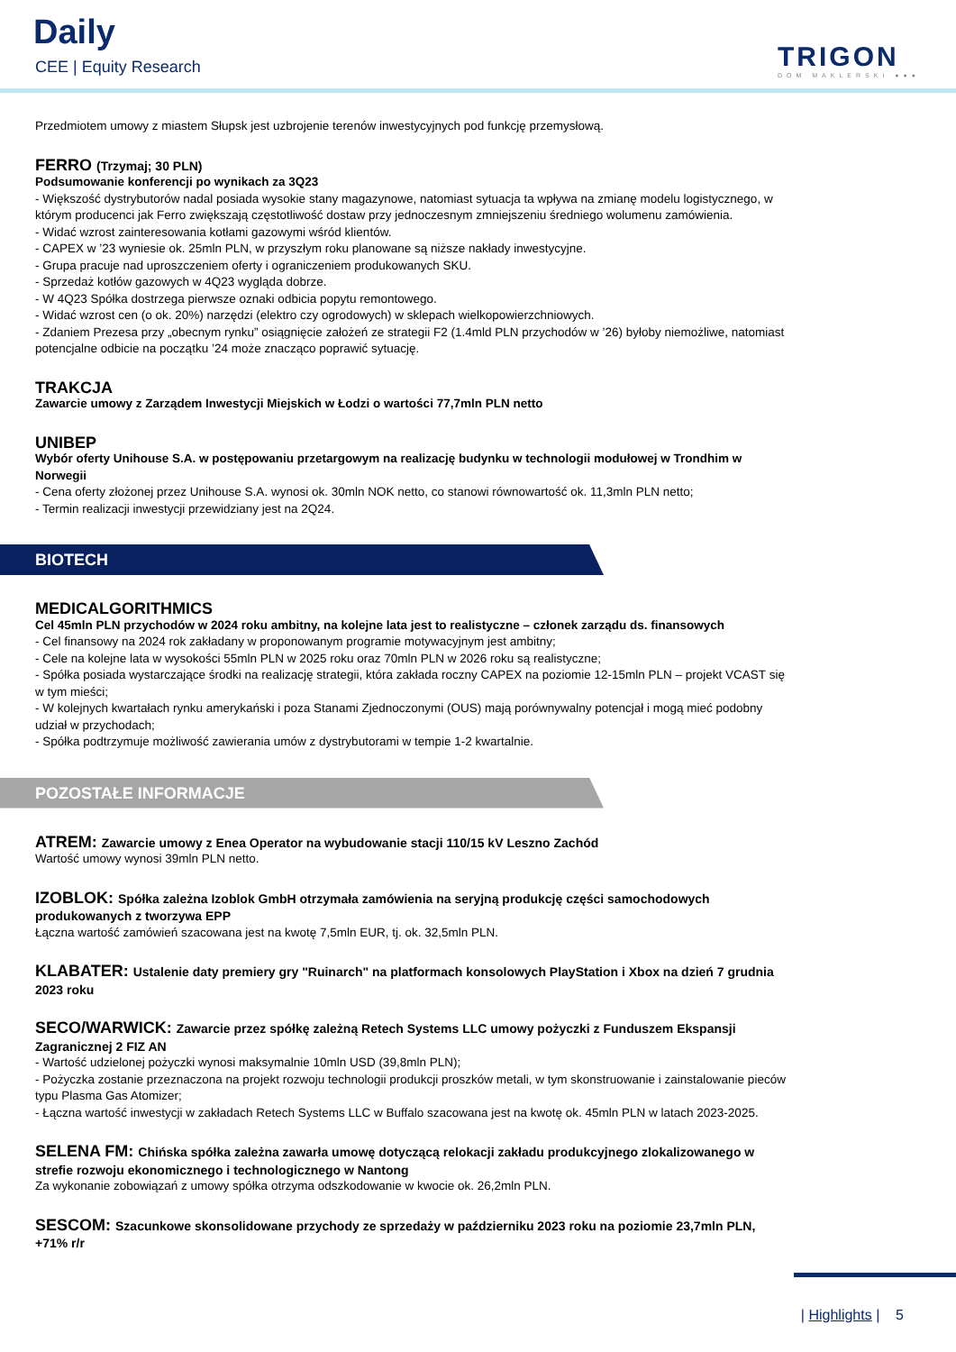Daily
CEE | Equity Research TRIGON
DOM MAKLERSKI ●●●
Przedmiotem umowy z miastem Słupsk jest uzbrojenie terenów inwestycyjnych pod funkcję przemysłową.
FERRO (Trzymaj; 30 PLN)
Podsumowanie konferencji po wynikach za 3Q23
- Większość dystrybutorów nadal posiada wysokie stany magazynowe, natomiast sytuacja ta wpływa na zmianę modelu logistycznego, w którym producenci jak Ferro zwiększają częstotliwość dostaw przy jednoczesnym zmniejszeniu średniego wolumenu zamówienia.
- Widać wzrost zainteresowania kotłami gazowymi wśród klientów.
- CAPEX w ’23 wyniesie ok. 25mln PLN, w przyszłym roku planowane są niższe nakłady inwestycyjne.
- Grupa pracuje nad uproszczeniem oferty i ograniczeniem produkowanych SKU.
- Sprzedaż kotłów gazowych w 4Q23 wygląda dobrze.
- W 4Q23 Spółka dostrzega pierwsze oznaki odbicia popytu remontowego.
- Widać wzrost cen (o ok. 20%) narzędzi (elektro czy ogrodowych) w sklepach wielkopowierzchniowych.
- Zdaniem Prezesa przy „obecnym rynku” osiągnięcie założeń ze strategii F2 (1.4mld PLN przychodów w ’26) byłoby niemożliwe, natomiast potencjalne odbicie na początku ’24 może znacząco poprawić sytuację.
TRAKCJA
Zawarcie umowy z Zarządem Inwestycji Miejskich w Łodzi o wartości 77,7mln PLN netto
UNIBEP
Wybór oferty Unihouse S.A. w postępowaniu przetargowym na realizację budynku w technologii modułowej w Trondhim w Norwegii
- Cena oferty złożonej przez Unihouse S.A. wynosi ok. 30mln NOK netto, co stanowi równowartość ok. 11,3mln PLN netto;
- Termin realizacji inwestycji przewidziany jest na 2Q24.
BIOTECH
MEDICALGORITHMICS
Cel 45mln PLN przychodów w 2024 roku ambitny, na kolejne lata jest to realistyczne – członek zarządu ds. finansowych
- Cel finansowy na 2024 rok zakładany w proponowanym programie motywacyjnym jest ambitny;
- Cele na kolejne lata w wysokości 55mln PLN w 2025 roku oraz 70mln PLN w 2026 roku są realistyczne;
- Spółka posiada wystarczające środki na realizację strategii, która zakłada roczny CAPEX na poziomie 12-15mln PLN – projekt VCAST się w tym mieści;
- W kolejnych kwartałach rynku amerykański i poza Stanami Zjednoczonymi (OUS) mają porównywalny potencjał i mogą mieć podobny udział w przychodach;
- Spółka podtrzymuje możliwość zawierania umów z dystrybutorami w tempie 1-2 kwartalnie.
POZOSTAŁE INFORMACJE
ATREM: Zawarcie umowy z Enea Operator na wybudowanie stacji 110/15 kV Leszno Zachód
Wartość umowy wynosi 39mln PLN netto.
IZOBLOK: Spółka zależna Izoblok GmbH otrzymała zamówienia na seryjną produkcję części samochodowych produkowanych z tworzywa EPP
Łączna wartość zamówień szacowana jest na kwotę 7,5mln EUR, tj. ok. 32,5mln PLN.
KLABATER: Ustalenie daty premiery gry "Ruinarch" na platformach konsolowych PlayStation i Xbox na dzień 7 grudnia 2023 roku
SECO/WARWICK: Zawarcie przez spółkę zależną Retech Systems LLC umowy pożyczki z Funduszem Ekspansji Zagranicznej 2 FIZ AN
- Wartość udzielonej pożyczki wynosi maksymalnie 10mln USD (39,8mln PLN);
- Pożyczka zostanie przeznaczona na projekt rozwoju technologii produkcji proszków metali, w tym skonstruowanie i zainstalowanie pieców typu Plasma Gas Atomizer;
- Łączna wartość inwestycji w zakładach Retech Systems LLC w Buffalo szacowana jest na kwotę ok. 45mln PLN w latach 2023-2025.
SELENA FM: Chińska spółka zależna zawarła umowę dotyczącą relokacji zakładu produkcyjnego zlokalizowanego w strefie rozwoju ekonomicznego i technologicznego w Nantong
Za wykonanie zobowiązań z umowy spółka otrzyma odszkodowanie w kwocie ok. 26,2mln PLN.
SESCOM: Szacunkowe skonsolidowane przychody ze sprzedaży w październiku 2023 roku na poziomie 23,7mln PLN, +71% r/r
| Highlights | 5